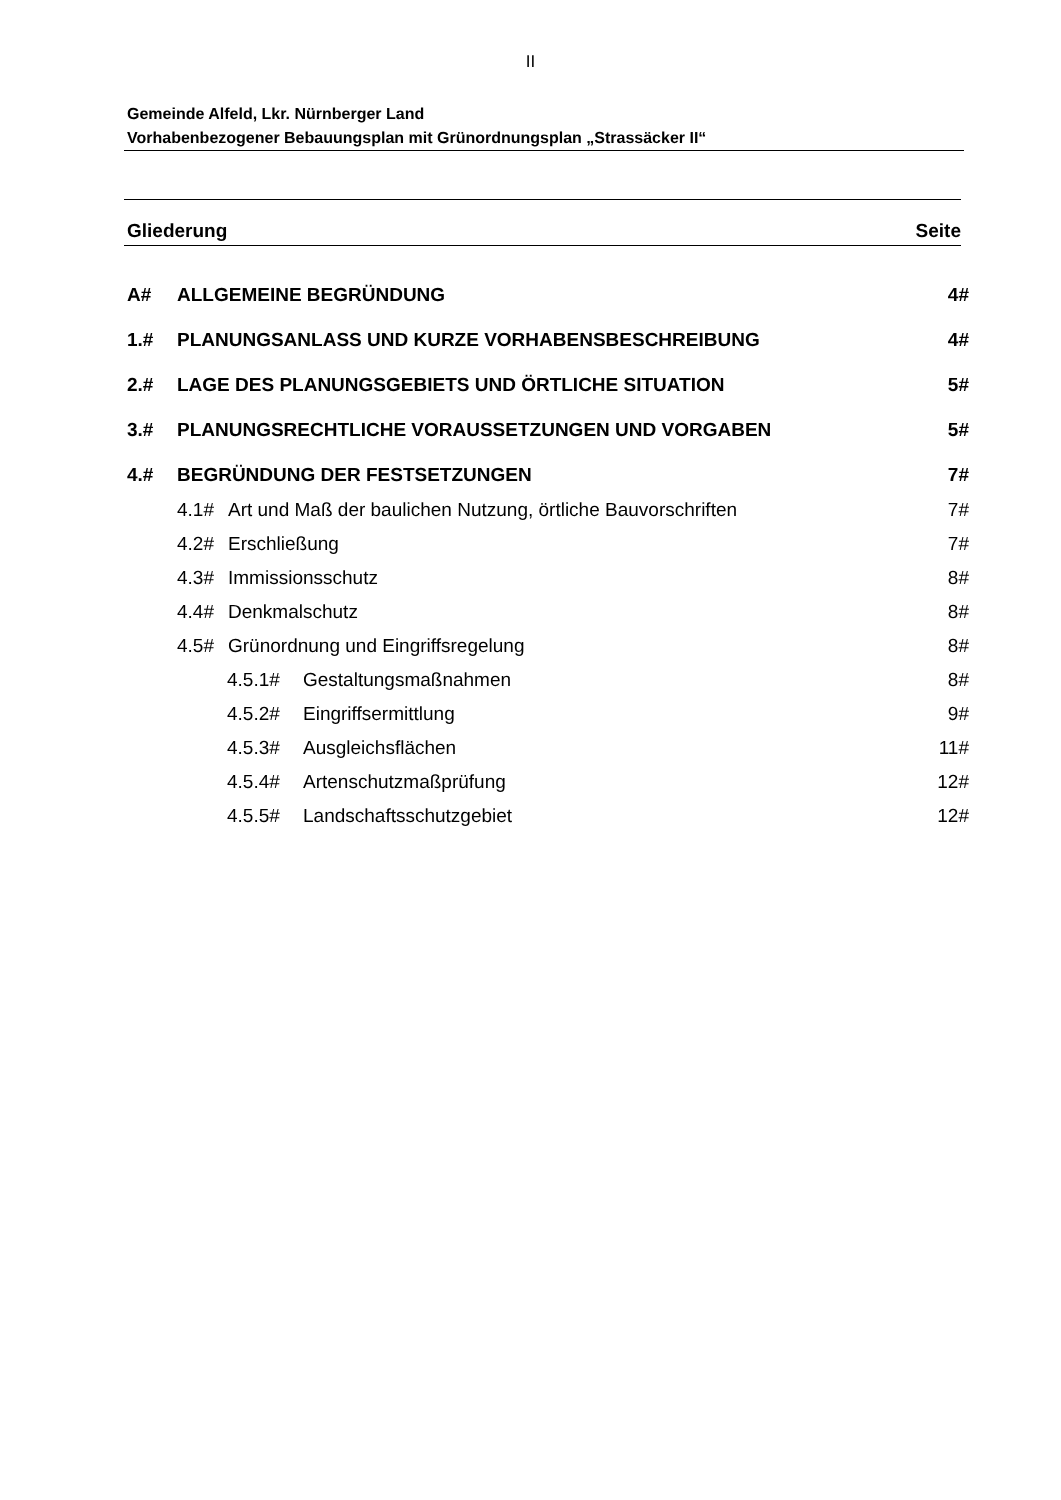II
Gemeinde Alfeld, Lkr. Nürnberger Land
Vorhabenbezogener Bebauungsplan mit Grünordnungsplan „Strassäcker II“
Gliederung Seite
A# ALLGEMEINE BEGRÜNDUNG 4#
1.# PLANUNGSANLASS UND KURZE VORHABENSBESCHREIBUNG 4#
2.# LAGE DES PLANUNGSGEBIETS UND ÖRTLICHE SITUATION 5#
3.# PLANUNGSRECHTLICHE VORAUSSETZUNGEN UND VORGABEN 5#
4.# BEGRÜNDUNG DER FESTSETZUNGEN 7#
4.1# Art und Maß der baulichen Nutzung, örtliche Bauvorschriften 7#
4.2# Erschließung 7#
4.3# Immissionsschutz 8#
4.4# Denkmalschutz 8#
4.5# Grünordnung und Eingriffsregelung 8#
4.5.1# Gestaltungsmaßnahmen 8#
4.5.2# Eingriffsermittlung 9#
4.5.3# Ausgleichsflächen 11#
4.5.4# Artenschutzmaßprüfung 12#
4.5.5# Landschaftsschutzgebiet 12#